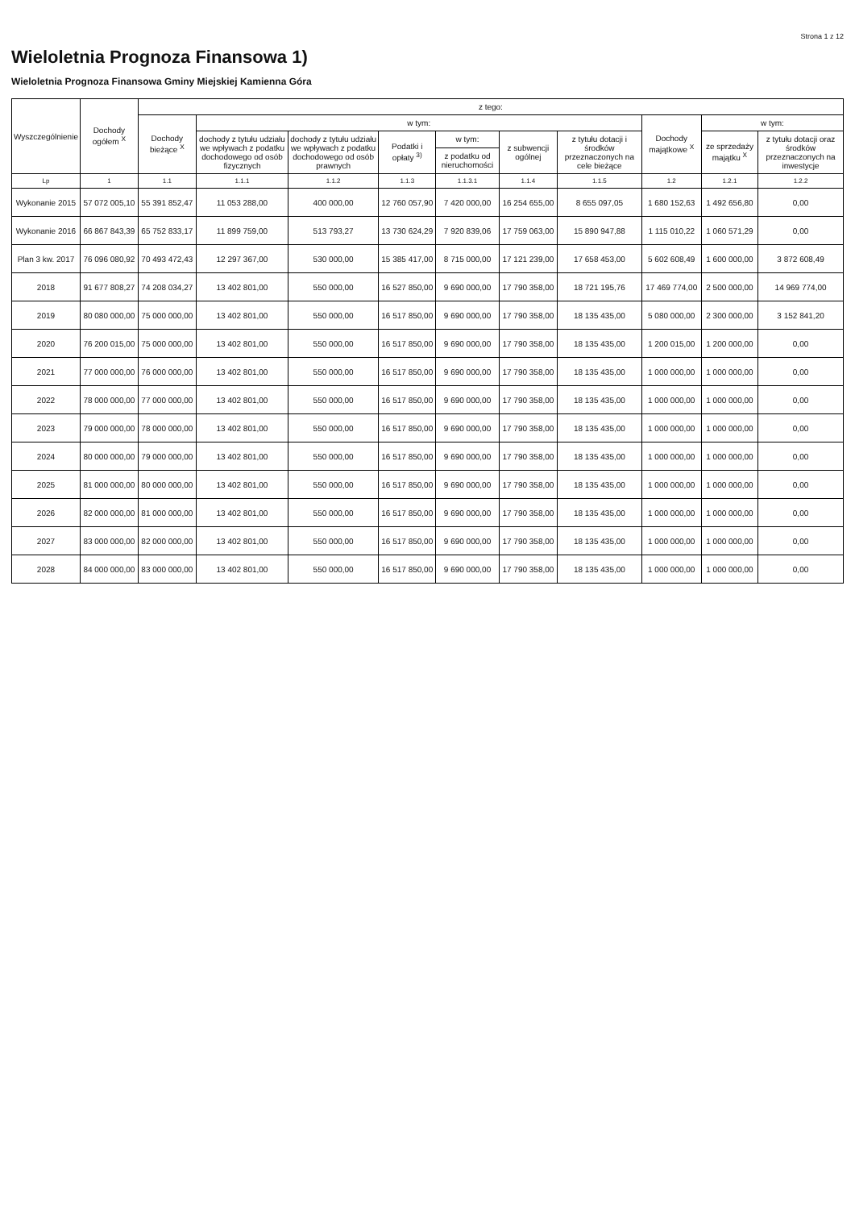Strona 1 z 12
Wieloletnia Prognoza Finansowa 1)
Wieloletnia Prognoza Finansowa Gminy Miejskiej Kamienna Góra
| Wyszczególnienie | Dochody ogółem <sup>X</sup> | z tego: | | | | | | | | | |
| --- | --- | --- | --- | --- | --- | --- | --- | --- | --- | --- | --- |
| | | Dochody bieżące <sup>X</sup> | w tym: | | | | | | Dochody majątkowe <sup>X</sup> | w tym: | |
| | | | dochody z tytułu udziału we wpływach z podatku dochodowego od osób fizycznych | dochody z tytułu udziału we wpływach z podatku dochodowego od osób prawnych | Podatki i opłaty <sup>3)</sup> | w tym: | z subwencji ogólnej | z tytułu dotacji i środków przeznaczonych na cele bieżące | | ze sprzedaży majątku <sup>X</sup> | z tytułu dotacji oraz środków przeznaczonych na inwestycje |
| | | | | | | z podatku od nieruchomości | | | | | |
| Lp | 1 | 1.1 | 1.1.1 | 1.1.2 | 1.1.3 | 1.1.3.1 | 1.1.4 | 1.1.5 | 1.2 | 1.2.1 | 1.2.2 |
| Wykonanie 2015 | 57 072 005,10 | 55 391 852,47 | 11 053 288,00 | 400 000,00 | 12 760 057,90 | 7 420 000,00 | 16 254 655,00 | 8 655 097,05 | 1 680 152,63 | 1 492 656,80 | 0,00 |
| Wykonanie 2016 | 66 867 843,39 | 65 752 833,17 | 11 899 759,00 | 513 793,27 | 13 730 624,29 | 7 920 839,06 | 17 759 063,00 | 15 890 947,88 | 1 115 010,22 | 1 060 571,29 | 0,00 |
| Plan 3 kw. 2017 | 76 096 080,92 | 70 493 472,43 | 12 297 367,00 | 530 000,00 | 15 385 417,00 | 8 715 000,00 | 17 121 239,00 | 17 658 453,00 | 5 602 608,49 | 1 600 000,00 | 3 872 608,49 |
| 2018 | 91 677 808,27 | 74 208 034,27 | 13 402 801,00 | 550 000,00 | 16 527 850,00 | 9 690 000,00 | 17 790 358,00 | 18 721 195,76 | 17 469 774,00 | 2 500 000,00 | 14 969 774,00 |
| 2019 | 80 080 000,00 | 75 000 000,00 | 13 402 801,00 | 550 000,00 | 16 517 850,00 | 9 690 000,00 | 17 790 358,00 | 18 135 435,00 | 5 080 000,00 | 2 300 000,00 | 3 152 841,20 |
| 2020 | 76 200 015,00 | 75 000 000,00 | 13 402 801,00 | 550 000,00 | 16 517 850,00 | 9 690 000,00 | 17 790 358,00 | 18 135 435,00 | 1 200 015,00 | 1 200 000,00 | 0,00 |
| 2021 | 77 000 000,00 | 76 000 000,00 | 13 402 801,00 | 550 000,00 | 16 517 850,00 | 9 690 000,00 | 17 790 358,00 | 18 135 435,00 | 1 000 000,00 | 1 000 000,00 | 0,00 |
| 2022 | 78 000 000,00 | 77 000 000,00 | 13 402 801,00 | 550 000,00 | 16 517 850,00 | 9 690 000,00 | 17 790 358,00 | 18 135 435,00 | 1 000 000,00 | 1 000 000,00 | 0,00 |
| 2023 | 79 000 000,00 | 78 000 000,00 | 13 402 801,00 | 550 000,00 | 16 517 850,00 | 9 690 000,00 | 17 790 358,00 | 18 135 435,00 | 1 000 000,00 | 1 000 000,00 | 0,00 |
| 2024 | 80 000 000,00 | 79 000 000,00 | 13 402 801,00 | 550 000,00 | 16 517 850,00 | 9 690 000,00 | 17 790 358,00 | 18 135 435,00 | 1 000 000,00 | 1 000 000,00 | 0,00 |
| 2025 | 81 000 000,00 | 80 000 000,00 | 13 402 801,00 | 550 000,00 | 16 517 850,00 | 9 690 000,00 | 17 790 358,00 | 18 135 435,00 | 1 000 000,00 | 1 000 000,00 | 0,00 |
| 2026 | 82 000 000,00 | 81 000 000,00 | 13 402 801,00 | 550 000,00 | 16 517 850,00 | 9 690 000,00 | 17 790 358,00 | 18 135 435,00 | 1 000 000,00 | 1 000 000,00 | 0,00 |
| 2027 | 83 000 000,00 | 82 000 000,00 | 13 402 801,00 | 550 000,00 | 16 517 850,00 | 9 690 000,00 | 17 790 358,00 | 18 135 435,00 | 1 000 000,00 | 1 000 000,00 | 0,00 |
| 2028 | 84 000 000,00 | 83 000 000,00 | 13 402 801,00 | 550 000,00 | 16 517 850,00 | 9 690 000,00 | 17 790 358,00 | 18 135 435,00 | 1 000 000,00 | 1 000 000,00 | 0,00 |